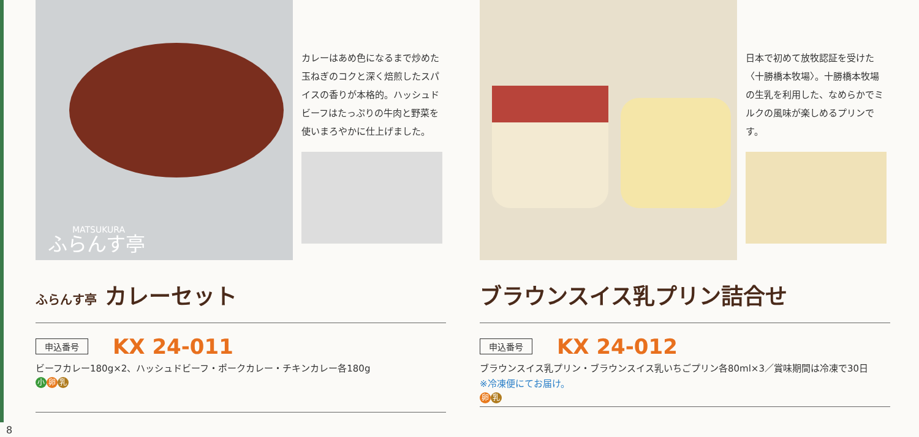MATSUKURA
ふらんす亭
カレーはあめ色になるまで炒めた玉ねぎのコクと深く焙煎したスパイスの香りが本格的。ハッシュドビーフはたっぷりの牛肉と野菜を使いまろやかに仕上げました。
ふらんす亭 カレーセット
申込番号 KX 24-011
ビーフカレー180g×2、ハッシュドビーフ・ポークカレー・チキンカレー各180g
小卵 乳
日本で初めて放牧認証を受けた〈十勝橋本牧場〉。十勝橋本牧場の生乳を利用した、なめらかでミルクの風味が楽しめるプリンです。
ブラウンスイス乳プリン詰合せ
申込番号 KX 24-012
ブラウンスイス乳プリン・ブラウンスイス乳いちごプリン各80ml×3／賞味期間は冷凍で30日
※冷凍便にてお届け。
卵乳
8